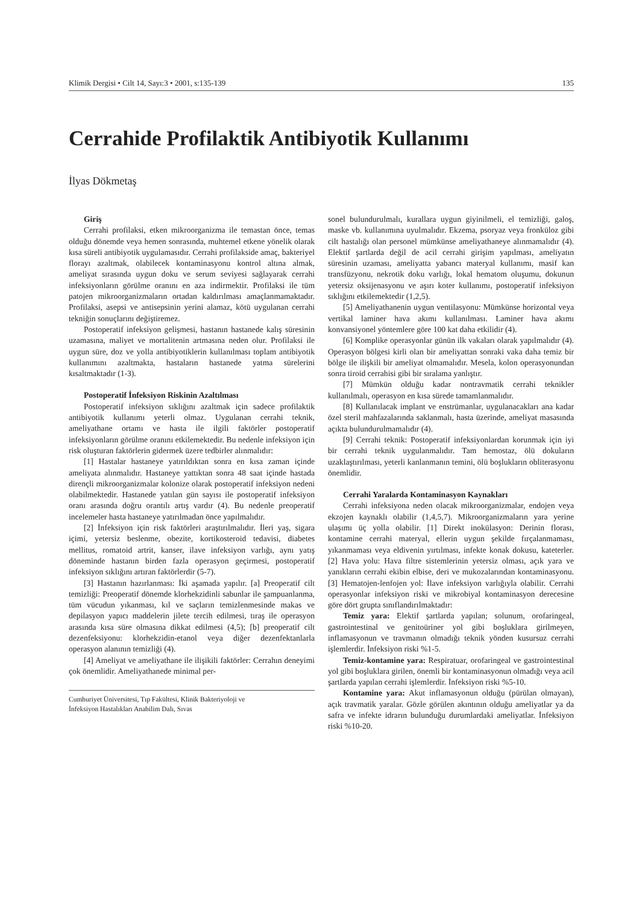Klimik Dergisi • Cilt 14, Sayı:3 • 2001, s:135-139 135
Cerrahide Profilaktik Antibiyotik Kullanımı
İlyas Dökmetaş
Giriş
Cerrahi profilaksi, etken mikroorganizma ile temastan önce, temas olduğu dönemde veya hemen sonrasında, muhtemel etkene yönelik olarak kısa süreli antibiyotik uygulamasıdır. Cerrahi profilakside amaç, bakteriyel florayı azaltmak, olabilecek kontaminasyonu kontrol altına almak, ameliyat sırasında uygun doku ve serum seviyesi sağlayarak cerrahi infeksiyonların görülme oranını en aza indirmektir. Profilaksi ile tüm patojen mikroorganizmaların ortadan kaldırılması amaçlanmamaktadır. Profilaksi, asepsi ve antisepsinin yerini alamaz, kötü uygulanan cerrahi tekniğin sonuçlarını değiştiremez.
Postoperatif infeksiyon gelişmesi, hastanın hastanede kalış süresinin uzamasına, maliyet ve mortalitenin artmasına neden olur. Profilaksi ile uygun süre, doz ve yolla antibiyotiklerin kullanılması toplam antibiyotik kullanımını azaltmakta, hastaların hastanede yatma sürelerini kısaltmaktadır (1-3).
Postoperatif İnfeksiyon Riskinin Azaltılması
Postoperatif infeksiyon sıklığını azaltmak için sadece profilaktik antibiyotik kullanımı yeterli olmaz. Uygulanan cerrahi teknik, ameliyathane ortamı ve hasta ile ilgili faktörler postoperatif infeksiyonların görülme oranını etkilemektedir. Bu nedenle infeksiyon için risk oluşturan faktörlerin gidermek üzere tedbirler alınmalıdır:
[1] Hastalar hastaneye yatırıldıktan sonra en kısa zaman içinde ameliyata alınmalıdır. Hastaneye yattıktan sonra 48 saat içinde hastada dirençli mikroorganizmalar kolonize olarak postoperatif infeksiyon nedeni olabilmektedir. Hastanede yatılan gün sayısı ile postoperatif infeksiyon oranı arasında doğru orantılı artış vardır (4). Bu nedenle preoperatif incelemeler hasta hastaneye yatırılmadan önce yapılmalıdır.
[2] İnfeksiyon için risk faktörleri araştırılmalıdır. İleri yaş, sigara içimi, yetersiz beslenme, obezite, kortikosteroid tedavisi, diabetes mellitus, romatoid artrit, kanser, ilave infeksiyon varlığı, aynı yatış döneminde hastanın birden fazla operasyon geçirmesi, postoperatif infeksiyon sıklığını artıran faktörlerdir (5-7).
[3] Hastanın hazırlanması: İki aşamada yapılır. [a] Preoperatif cilt temizliği: Preoperatif dönemde klorhekzidinli sabunlar ile şampuanlanma, tüm vücudun yıkanması, kıl ve saçların temizlenmesinde makas ve depilasyon yapıcı maddelerin jilete tercih edilmesi, tıraş ile operasyon arasında kısa süre olmasına dikkat edilmesi (4,5); [b] preoperatif cilt dezenfeksiyonu: klorhekzidin-etanol veya diğer dezenfektanlarla operasyon alanının temizliği (4).
[4] Ameliyat ve ameliyathane ile ilişikili faktörler: Cerrahın deneyimi çok önemlidir. Ameliyathanede minimal per-
Cumhuriyet Üniversitesi, Tıp Fakültesi, Klinik Bakteriyoloji ve
İnfeksiyon Hastalıkları Anabilim Dalı, Sıvas
sonel bulundurulmalı, kurallara uygun giyinilmeli, el temizliği, galoş, maske vb. kullanımına uyulmalıdır. Ekzema, psoryaz veya fronküloz gibi cilt hastalığı olan personel mümkünse ameliyathaneye alınmamalıdır (4). Elektif şartlarda değil de acil cerrahi girişim yapılması, ameliyatın süresinin uzaması, ameliyatta yabancı materyal kullanımı, masif kan transfüzyonu, nekrotik doku varlığı, lokal hematom oluşumu, dokunun yetersiz oksijenasyonu ve aşırı koter kullanımı, postoperatif infeksiyon sıklığını etkilemektedir (1,2,5).
[5] Ameliyathanenin uygun ventilasyonu: Mümkünse horizontal veya vertikal laminer hava akımı kullanılması. Laminer hava akımı konvansiyonel yöntemlere göre 100 kat daha etkilidir (4).
[6] Komplike operasyonlar günün ilk vakaları olarak yapılmalıdır (4). Operasyon bölgesi kirli olan bir ameliyattan sonraki vaka daha temiz bir bölge ile ilişkili bir ameliyat olmamalıdır. Mesela, kolon operasyonundan sonra tiroid cerrahisi gibi bir sıralama yanlıştır.
[7] Mümkün olduğu kadar nontravmatik cerrahi teknikler kullanılmalı, operasyon en kısa sürede tamamlanmalıdır.
[8] Kullanılacak implant ve enstrümanlar, uygulanacakları ana kadar özel steril mahfazalarında saklanmalı, hasta üzerinde, ameliyat masasında açıkta bulundurulmamalıdır (4).
[9] Cerrahi teknik: Postoperatif infeksiyonlardan korunmak için iyi bir cerrahi teknik uygulanmalıdır. Tam hemostaz, ölü dokuların uzaklaştırılması, yeterli kanlanmanın temini, ölü boşlukların obliterasyonu önemlidir.
Cerrahi Yaralarda Kontaminasyon Kaynakları
Cerrahi infeksiyona neden olacak mikroorganizmalar, endojen veya ekzojen kaynaklı olabilir (1,4,5,7). Mikroorganizmaların yara yerine ulaşımı üç yolla olabilir. [1] Direkt inokülasyon: Derinin florası, kontamine cerrahi materyal, ellerin uygun şekilde fırçalanmaması, yıkanmaması veya eldivenin yırtılması, infekte konak dokusu, kateterler. [2] Hava yolu: Hava filtre sistemlerinin yetersiz olması, açık yara ve yanıkların cerrahi ekibin elbise, deri ve mukozalarından kontaminasyonu. [3] Hematojen-lenfojen yol: İlave infeksiyon varlığıyla olabilir. Cerrahi operasyonlar infeksiyon riski ve mikrobiyal kontaminasyon derecesine göre dört grupta sınıflandırılmaktadır:
Temiz yara: Elektif şartlarda yapılan; solunum, orofaringeal, gastrointestinal ve genitoüriner yol gibi boşluklara girilmeyen, inflamasyonun ve travmanın olmadığı teknik yönden kusursuz cerrahi işlemlerdir. İnfeksiyon riski %1-5.
Temiz-kontamine yara: Respiratuar, orofaringeal ve gastrointestinal yol gibi boşluklara girilen, önemli bir kontaminasyonun olmadığı veya acil şartlarda yapılan cerrahi işlemlerdir. İnfeksiyon riski %5-10.
Kontamine yara: Akut inflamasyonun olduğu (pürülan olmayan), açık travmatik yaralar. Gözle görülen akıntının olduğu ameliyatlar ya da safra ve infekte idrarın bulunduğu durumlardaki ameliyatlar. İnfeksiyon riski %10-20.